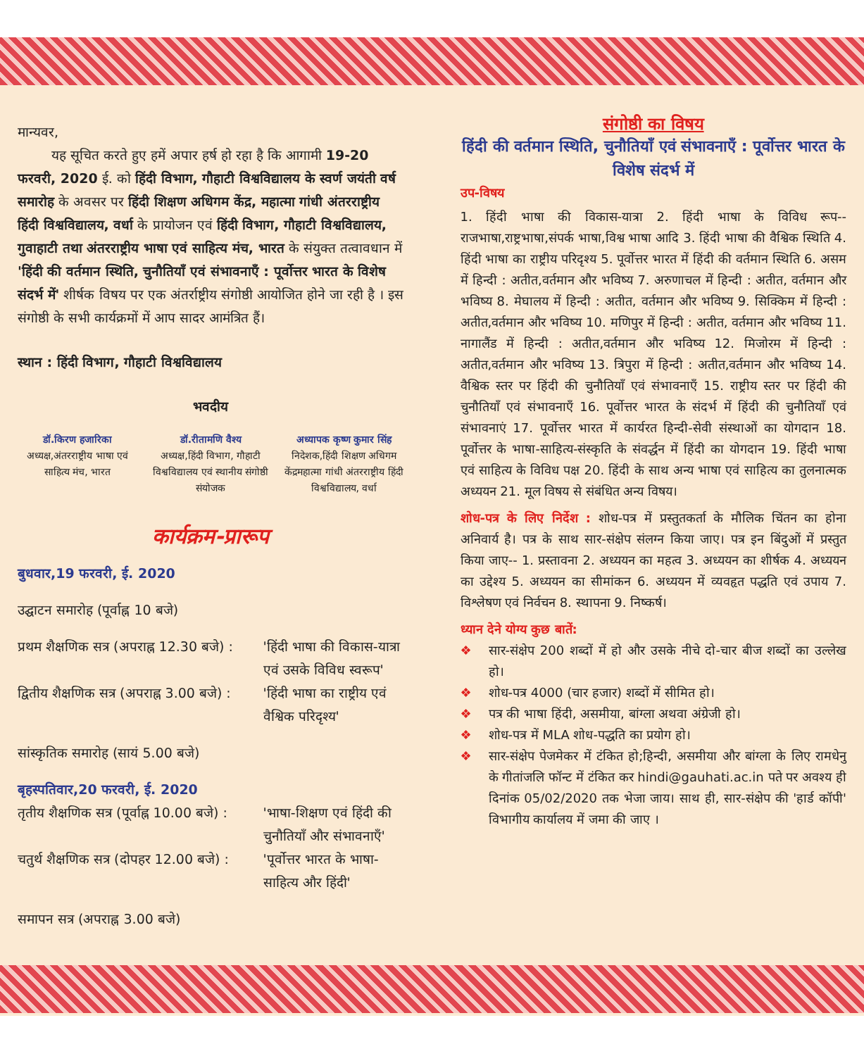मान्यवर,
यह सूचित करते हुए हमें अपार हर्ष हो रहा है कि आगामी 19-20 फरवरी, 2020 ई. को हिंदी विभाग, गौहाटी विश्वविद्यालय के स्वर्ण जयंती वर्ष समारोह के अवसर पर हिंदी शिक्षण अधिगम केंद्र, महात्मा गांधी अंतरराष्ट्रीय हिंदी विश्वविद्यालय, वर्धा के प्रायोजन एवं हिंदी विभाग, गौहाटी विश्वविद्यालय, गुवाहाटी तथा अंतरराष्ट्रीय भाषा एवं साहित्य मंच, भारत के संयुक्त तत्वावधान में 'हिंदी की वर्तमान स्थिति, चुनौतियाँ एवं संभावनाएँ : पूर्वोत्तर भारत के विशेष संदर्भ में' शीर्षक विषय पर एक अंतर्राष्ट्रीय संगोष्ठी आयोजित होने जा रही है । इस संगोष्ठी के सभी कार्यक्रमों में आप सादर आमंत्रित हैं।
स्थान : हिंदी विभाग, गौहाटी विश्वविद्यालय
भवदीय
डॉ.किरण हजारिका
अध्यक्ष,अंतरराष्ट्रीय भाषा एवं साहित्य मंच, भारत
डॉ.रीतामणि वैश्य
अध्यक्ष,हिंदी विभाग, गौहाटी विश्वविद्यालय एवं स्थानीय संगोष्ठी संयोजक
अध्यापक कृष्ण कुमार सिंह
निदेशक,हिंदी शिक्षण अधिगम केंद्रमहात्मा गांधी अंतरराष्ट्रीय हिंदी विश्वविद्यालय, वर्धा
कार्यक्रम-प्रारूप
बुधवार,19 फरवरी, ई. 2020
उद्घाटन समारोह (पूर्वाह्न 10 बजे)
प्रथम शैक्षणिक सत्र (अपराह्न 12.30 बजे) : 'हिंदी भाषा की विकास-यात्रा एवं उसके विविध स्वरूप'
द्वितीय शैक्षणिक सत्र (अपराह्न 3.00 बजे) : 'हिंदी भाषा का राष्ट्रीय एवं वैश्विक परिदृश्य'
सांस्कृतिक समारोह (सायं 5.00 बजे)
बृहस्पतिवार,20 फरवरी, ई. 2020
तृतीय शैक्षणिक सत्र (पूर्वाह्न 10.00 बजे) : 'भाषा-शिक्षण एवं हिंदी की चुनौतियाँ और संभावनाएँ'
चतुर्थ शैक्षणिक सत्र (दोपहर 12.00 बजे) : 'पूर्वोत्तर भारत के भाषा-साहित्य और हिंदी'
समापन सत्र (अपराह्न 3.00 बजे)
संगोष्ठी का विषय
हिंदी की वर्तमान स्थिति, चुनौतियाँ एवं संभावनाएँ : पूर्वोत्तर भारत के विशेष संदर्भ में
उप-विषय
1. हिंदी भाषा की विकास-यात्रा 2. हिंदी भाषा के विविध रूप--राजभाषा,राष्ट्रभाषा,संपर्क भाषा,विश्व भाषा आदि 3. हिंदी भाषा की वैश्विक स्थिति 4. हिंदी भाषा का राष्ट्रीय परिदृश्य 5. पूर्वोत्तर भारत में हिंदी की वर्तमान स्थिति 6. असम में हिन्दी : अतीत,वर्तमान और भविष्य 7. अरुणाचल में हिन्दी : अतीत, वर्तमान और भविष्य 8. मेघालय में हिन्दी : अतीत, वर्तमान और भविष्य 9. सिक्किम में हिन्दी : अतीत,वर्तमान और भविष्य 10. मणिपुर में हिन्दी : अतीत, वर्तमान और भविष्य 11. नागालैंड में हिन्दी : अतीत,वर्तमान और भविष्य 12. मिजोरम में हिन्दी : अतीत,वर्तमान और भविष्य 13. त्रिपुरा में हिन्दी : अतीत,वर्तमान और भविष्य 14. वैश्विक स्तर पर हिंदी की चुनौतियाँ एवं संभावनाएँ 15. राष्ट्रीय स्तर पर हिंदी की चुनौतियाँ एवं संभावनाएँ 16. पूर्वोत्तर भारत के संदर्भ में हिंदी की चुनौतियाँ एवं संभावनाएं 17. पूर्वोत्तर भारत में कार्यरत हिन्दी-सेवी संस्थाओं का योगदान 18. पूर्वोत्तर के भाषा-साहित्य-संस्कृति के संवर्द्धन में हिंदी का योगदान 19. हिंदी भाषा एवं साहित्य के विविध पक्ष 20. हिंदी के साथ अन्य भाषा एवं साहित्य का तुलनात्मक अध्ययन 21. मूल विषय से संबंधित अन्य विषय।
शोध-पत्र के लिए निर्देश : शोध-पत्र में प्रस्तुतकर्ता के मौलिक चिंतन का होना अनिवार्य है। पत्र के साथ सार-संक्षेप संलग्न किया जाए। पत्र इन बिंदुओं में प्रस्तुत किया जाए-- 1. प्रस्तावना 2. अध्ययन का महत्व 3. अध्ययन का शीर्षक 4. अध्ययन का उद्देश्य 5. अध्ययन का सीमांकन 6. अध्ययन में व्यवहृत पद्धति एवं उपाय 7. विश्लेषण एवं निर्वचन 8. स्थापना 9. निष्कर्ष।
ध्यान देने योग्य कुछ बातें:
❖ सार-संक्षेप 200 शब्दों में हो और उसके नीचे दो-चार बीज शब्दों का उल्लेख हो।
❖ शोध-पत्र 4000 (चार हजार) शब्दों में सीमित हो।
❖ पत्र की भाषा हिंदी, असमीया, बांग्ला अथवा अंग्रेजी हो।
❖ शोध-पत्र में MLA शोध-पद्धति का प्रयोग हो।
❖ सार-संक्षेप पेजमेकर में टंकित हो;हिन्दी, असमीया और बांग्ला के लिए रामधेनु के गीतांजलि फॉन्ट में टंकित कर hindi@gauhati.ac.in पते पर अवश्य ही दिनांक 05/02/2020 तक भेजा जाय। साथ ही, सार-संक्षेप की 'हार्ड कॉपी' विभागीय कार्यालय में जमा की जाए ।